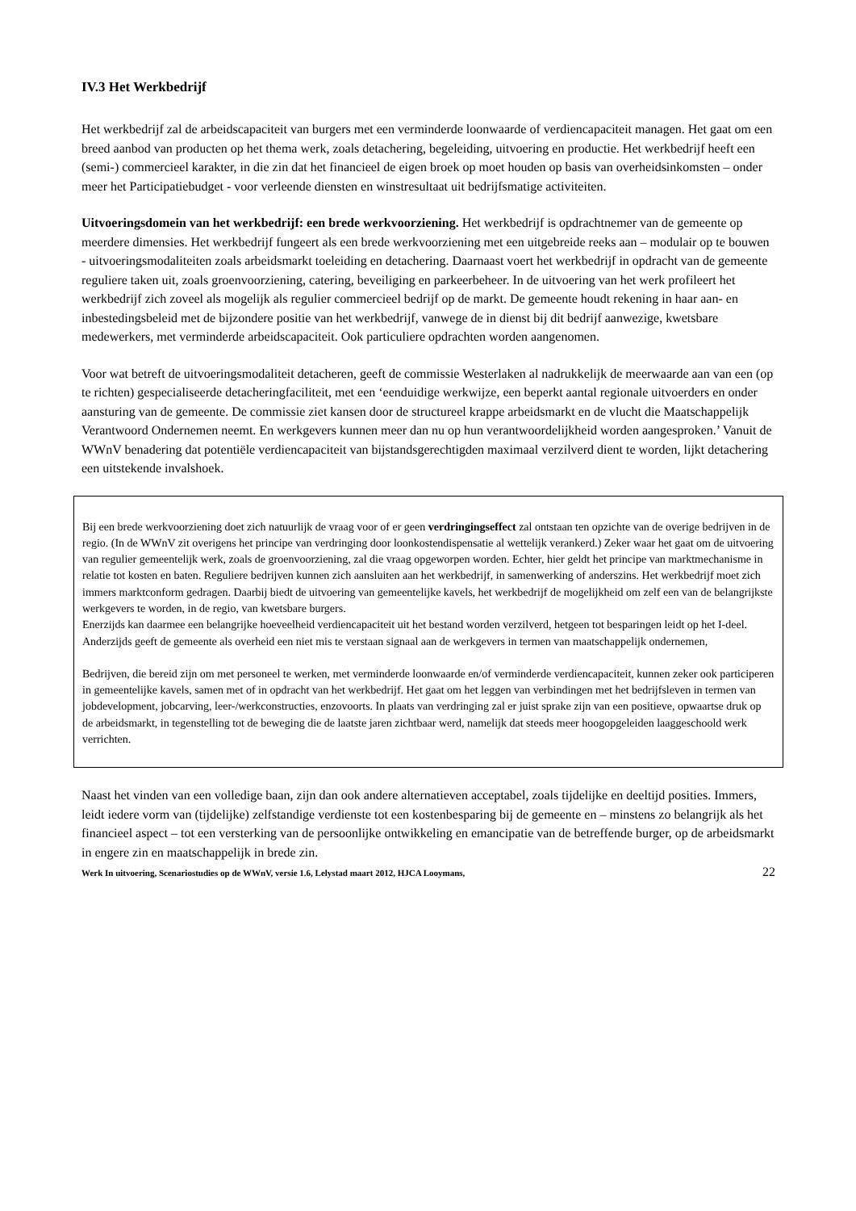IV.3 Het Werkbedrijf
Het werkbedrijf zal de arbeidscapaciteit van burgers met een verminderde loonwaarde of verdiencapaciteit managen. Het gaat om een breed aanbod van producten op het thema werk, zoals detachering, begeleiding, uitvoering en productie. Het werkbedrijf heeft een (semi-) commercieel karakter, in die zin dat het financieel de eigen broek op moet houden op basis van overheidsinkomsten – onder meer het Participatiebudget - voor verleende diensten en winstresultaat uit bedrijfsmatige activiteiten.
Uitvoeringsdomein van het werkbedrijf: een brede werkvoorziening. Het werkbedrijf is opdrachtnemer van de gemeente op meerdere dimensies. Het werkbedrijf fungeert als een brede werkvoorziening met een uitgebreide reeks aan – modulair op te bouwen - uitvoeringsmodaliteiten zoals arbeidsmarkt toeleiding en detachering. Daarnaast voert het werkbedrijf in opdracht van de gemeente reguliere taken uit, zoals groenvoorziening, catering, beveiliging en parkeerbeheer. In de uitvoering van het werk profileert het werkbedrijf zich zoveel als mogelijk als regulier commercieel bedrijf op de markt. De gemeente houdt rekening in haar aan- en inbestedingsbeleid met de bijzondere positie van het werkbedrijf, vanwege de in dienst bij dit bedrijf aanwezige, kwetsbare medewerkers, met verminderde arbeidscapaciteit. Ook particuliere opdrachten worden aangenomen.
Voor wat betreft de uitvoeringsmodaliteit detacheren, geeft de commissie Westerlaken al nadrukkelijk de meerwaarde aan van een (op te richten) gespecialiseerde detacheringfaciliteit, met een ‘eenduidige werkwijze, een beperkt aantal regionale uitvoerders en onder aansturing van de gemeente. De commissie ziet kansen door de structureel krappe arbeidsmarkt en de vlucht die Maatschappelijk Verantwoord Ondernemen neemt. En werkgevers kunnen meer dan nu op hun verantwoordelijkheid worden aangesproken.’ Vanuit de WWnV benadering dat potentiële verdiencapaciteit van bijstandsgerechtigden maximaal verzilverd dient te worden, lijkt detachering een uitstekende invalshoek.
Bij een brede werkvoorziening doet zich natuurlijk de vraag voor of er geen verdringingseffect zal ontstaan ten opzichte van de overige bedrijven in de regio. (In de WWnV zit overigens het principe van verdringing door loonkostendispensatie al wettelijk verankerd.) Zeker waar het gaat om de uitvoering van regulier gemeentelijk werk, zoals de groenvoorziening, zal die vraag opgeworpen worden. Echter, hier geldt het principe van marktmechanisme in relatie tot kosten en baten. Reguliere bedrijven kunnen zich aansluiten aan het werkbedrijf, in samenwerking of anderszins. Het werkbedrijf moet zich immers marktconform gedragen. Daarbij biedt de uitvoering van gemeentelijke kavels, het werkbedrijf de mogelijkheid om zelf een van de belangrijkste werkgevers te worden, in de regio, van kwetsbare burgers.
Enerzijds kan daarmee een belangrijke hoeveelheid verdiencapaciteit uit het bestand worden verzilverd, hetgeen tot besparingen leidt op het I-deel. Anderzijds geeft de gemeente als overheid een niet mis te verstaan signaal aan de werkgevers in termen van maatschappelijk ondernemen,
Bedrijven, die bereid zijn om met personeel te werken, met verminderde loonwaarde en/of verminderde verdiencapaciteit, kunnen zeker ook participeren in gemeentelijke kavels, samen met of in opdracht van het werkbedrijf. Het gaat om het leggen van verbindingen met het bedrijfsleven in termen van jobdevelopment, jobcarving, leer-/werkconstructies, enzovoorts. In plaats van verdringing zal er juist sprake zijn van een positieve, opwaartse druk op de arbeidsmarkt, in tegenstelling tot de beweging die de laatste jaren zichtbaar werd, namelijk dat steeds meer hoogopgeleiden laaggeschoold werk verrichten.
Naast het vinden van een volledige baan, zijn dan ook andere alternatieven acceptabel, zoals tijdelijke en deeltijd posities. Immers, leidt iedere vorm van (tijdelijke) zelfstandige verdienste tot een kostenbesparing bij de gemeente en – minstens zo belangrijk als het financieel aspect – tot een versterking van de persoonlijke ontwikkeling en emancipatie van de betreffende burger, op de arbeidsmarkt in engere zin en maatschappelijk in brede zin.
Werk In uitvoering, Scenariostudies op de WWnV, versie 1.6, Lelystad maart 2012, HJCA Looymans, 22